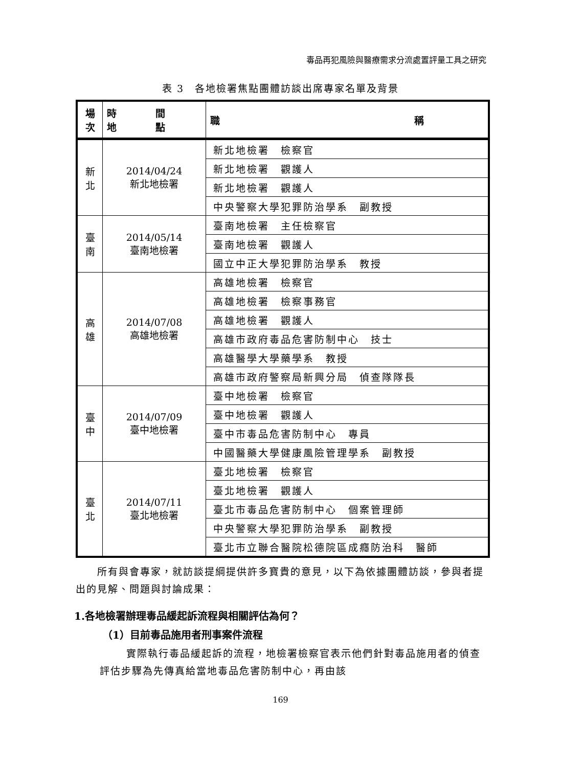毒品再犯風險與醫療需求分流處置評量工具之研究
表 3　各地檢署焦點團體訪談出席專家名單及背景
| 場 次 | 時 間 地 點 | 職 稱 |
| --- | --- | --- |
| 新 北 | 2014/04/24 新北地檢署 | 新北地檢署 檢察官 |
| | | 新北地檢署 觀護人 |
| | | 新北地檢署 觀護人 |
| | | 中央警察大學犯罪防治學系 副教授 |
| 臺 南 | 2014/05/14 臺南地檢署 | 臺南地檢署 主任檢察官 |
| | | 臺南地檢署 觀護人 |
| | | 國立中正大學犯罪防治學系 教授 |
| 高 雄 | 2014/07/08 高雄地檢署 | 高雄地檢署 檢察官 |
| | | 高雄地檢署 檢察事務官 |
| | | 高雄地檢署 觀護人 |
| | | 高雄市政府毒品危害防制中心 技士 |
| | | 高雄醫學大學藥學系 教授 |
| | | 高雄市政府警察局新興分局 偵查隊隊長 |
| 臺 中 | 2014/07/09 臺中地檢署 | 臺中地檢署 檢察官 |
| | | 臺中地檢署 觀護人 |
| | | 臺中市毒品危害防制中心 專員 |
| | | 中國醫藥大學健康風險管理學系 副教授 |
| 臺 北 | 2014/07/11 臺北地檢署 | 臺北地檢署 檢察官 |
| | | 臺北地檢署 觀護人 |
| | | 臺北市毒品危害防制中心 個案管理師 |
| | | 中央警察大學犯罪防治學系 副教授 |
| | | 臺北市立聯合醫院松德院區成癮防治科 醫師 |
所有與會專家，就訪談提綱提供許多寶貴的意見，以下為依據團體訪談，參與者提出的見解、問題與討論成果：
1.各地檢署辦理毒品緩起訴流程與相關評估為何？
（1）目前毒品施用者刑事案件流程
實際執行毒品緩起訴的流程，地檢署檢察官表示他們針對毒品施用者的偵查評估步驟為先傳真給當地毒品危害防制中心，再由該
169